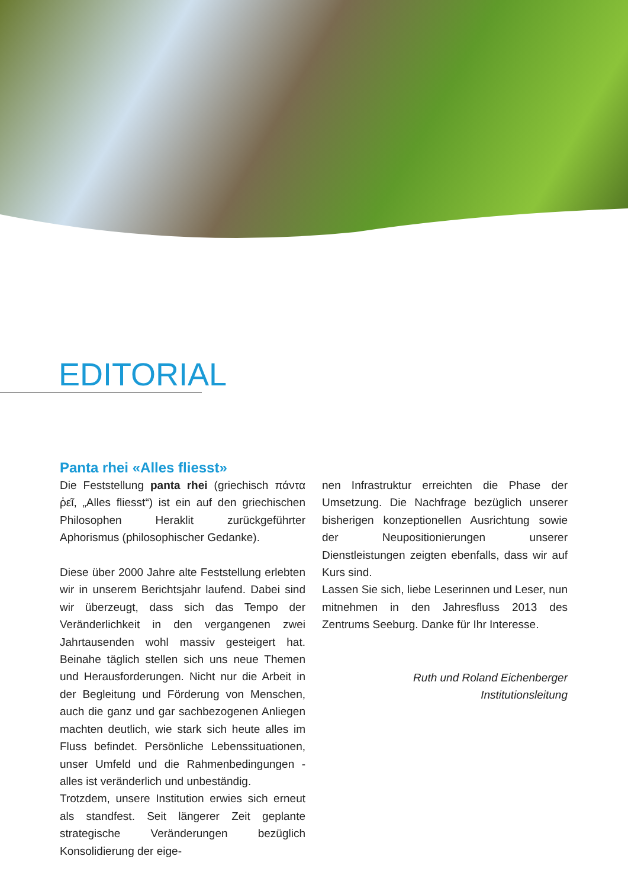EDITORIAL
Panta rhei «Alles fliesst»
Die Feststellung panta rhei (griechisch πάντα ῥεῖ, „Alles fliesst“) ist ein auf den griechischen Philosophen Heraklit zurückgeführter Aphorismus (philosophischer Gedanke).
Diese über 2000 Jahre alte Feststellung erlebten wir in unserem Berichtsjahr laufend. Dabei sind wir überzeugt, dass sich das Tempo der Veränderlichkeit in den vergangenen zwei Jahrtausenden wohl massiv gesteigert hat. Beinahe täglich stellen sich uns neue Themen und Herausforderungen. Nicht nur die Arbeit in der Begleitung und Förderung von Menschen, auch die ganz und gar sachbezogenen Anliegen machten deutlich, wie stark sich heute alles im Fluss befindet. Persönliche Lebenssituationen, unser Umfeld und die Rahmenbedingungen - alles ist veränderlich und unbeständig.
Trotzdem, unsere Institution erwies sich erneut als standfest. Seit längerer Zeit geplante strategische Veränderungen bezüglich Konsolidierung der eige-
nen Infrastruktur erreichten die Phase der Umsetzung. Die Nachfrage bezüglich unserer bisherigen konzeptionellen Ausrichtung sowie der Neupositionierungen unserer Dienstleistungen zeigten ebenfalls, dass wir auf Kurs sind.
Lassen Sie sich, liebe Leserinnen und Leser, nun mitnehmen in den Jahresfluss 2013 des Zentrums Seeburg. Danke für Ihr Interesse.
Ruth und Roland Eichenberger
Institutionsleitung